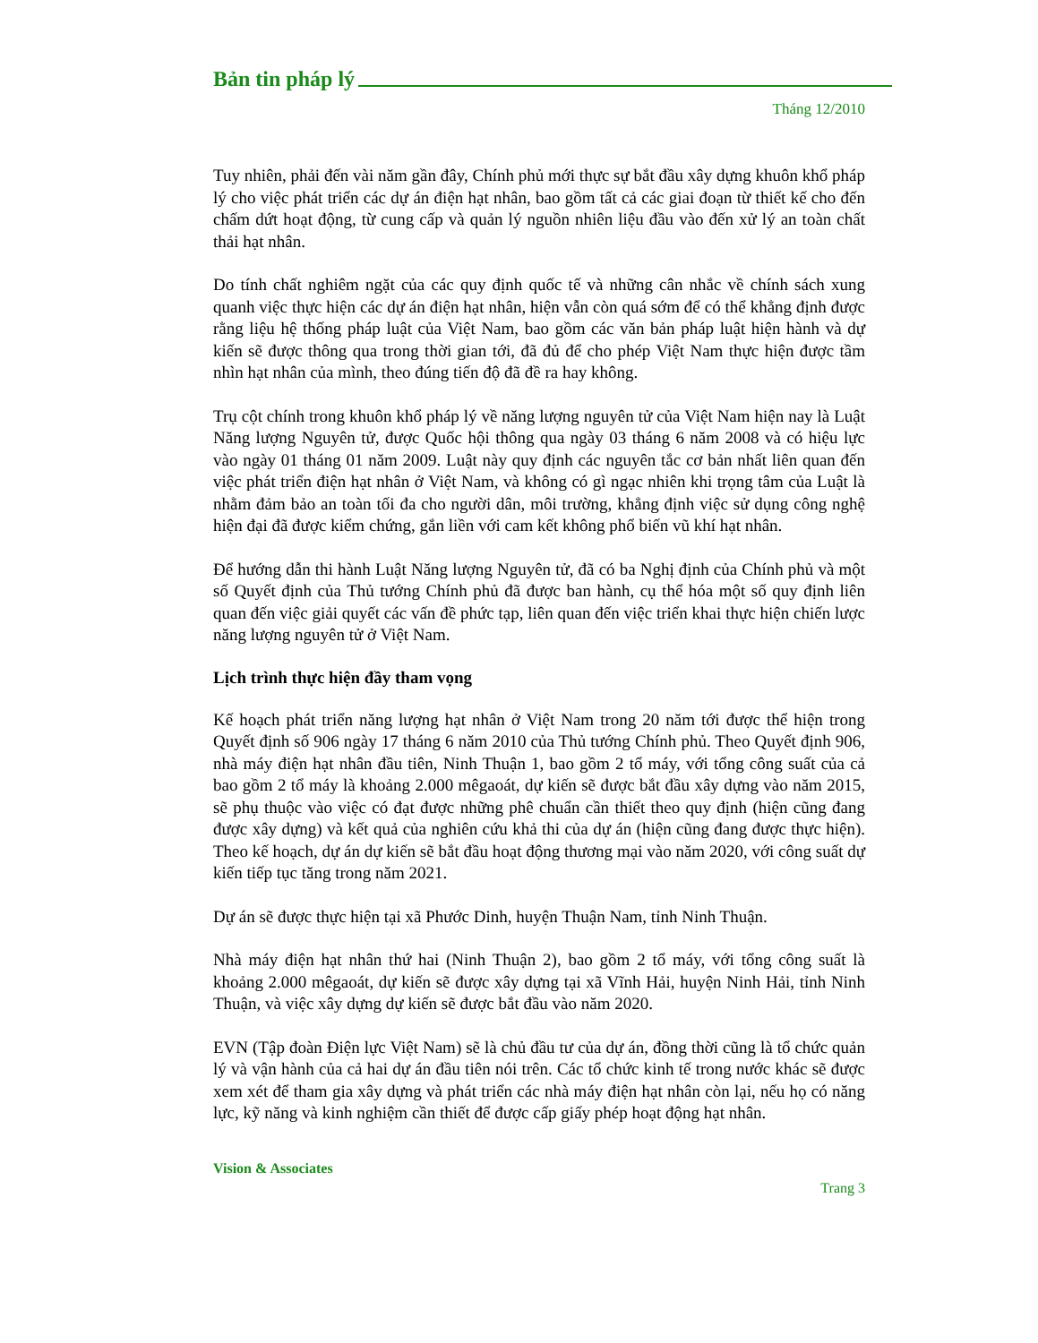Bản tin pháp lý
Tháng 12/2010
Tuy nhiên, phải đến vài năm gần đây, Chính phủ mới thực sự bắt đầu xây dựng khuôn khổ pháp lý cho việc phát triển các dự án điện hạt nhân, bao gồm tất cả các giai đoạn từ thiết kế cho đến chấm dứt hoạt động, từ cung cấp và quản lý nguồn nhiên liệu đầu vào đến xử lý an toàn chất thải hạt nhân.
Do tính chất nghiêm ngặt của các quy định quốc tế và những cân nhắc về chính sách xung quanh việc thực hiện các dự án điện hạt nhân, hiện vẫn còn quá sớm để có thể khẳng định được rằng liệu hệ thống pháp luật của Việt Nam, bao gồm các văn bản pháp luật hiện hành và dự kiến sẽ được thông qua trong thời gian tới, đã đủ để cho phép Việt Nam thực hiện được tầm nhìn hạt nhân của mình, theo đúng tiến độ đã đề ra hay không.
Trụ cột chính trong khuôn khổ pháp lý về năng lượng nguyên tử của Việt Nam hiện nay là Luật Năng lượng Nguyên tử, được Quốc hội thông qua ngày 03 tháng 6 năm 2008 và có hiệu lực vào ngày 01 tháng 01 năm 2009. Luật này quy định các nguyên tắc cơ bản nhất liên quan đến việc phát triển điện hạt nhân ở Việt Nam, và không có gì ngạc nhiên khi trọng tâm của Luật là nhằm đảm bảo an toàn tối đa cho người dân, môi trường, khẳng định việc sử dụng công nghệ hiện đại đã được kiểm chứng, gắn liền với cam kết không phổ biến vũ khí hạt nhân.
Để hướng dẫn thi hành Luật Năng lượng Nguyên tử, đã có ba Nghị định của Chính phủ và một số Quyết định của Thủ tướng Chính phủ đã được ban hành, cụ thể hóa một số quy định liên quan đến việc giải quyết các vấn đề phức tạp, liên quan đến việc triển khai thực hiện chiến lược năng lượng nguyên tử ở Việt Nam.
Lịch trình thực hiện đầy tham vọng
Kế hoạch phát triển năng lượng hạt nhân ở Việt Nam trong 20 năm tới được thể hiện trong Quyết định số 906 ngày 17 tháng 6 năm 2010 của Thủ tướng Chính phủ. Theo Quyết định 906, nhà máy điện hạt nhân đầu tiên, Ninh Thuận 1, bao gồm 2 tổ máy, với tổng công suất của cả bao gồm 2 tổ máy là khoảng 2.000 mêgaoát, dự kiến sẽ được bắt đầu xây dựng vào năm 2015, sẽ phụ thuộc vào việc có đạt được những phê chuẩn cần thiết theo quy định (hiện cũng đang được xây dựng) và kết quả của nghiên cứu khả thi của dự án (hiện cũng đang được thực hiện). Theo kế hoạch, dự án dự kiến sẽ bắt đầu hoạt động thương mại vào năm 2020, với công suất dự kiến tiếp tục tăng trong năm 2021.
Dự án sẽ được thực hiện tại xã Phước Dinh, huyện Thuận Nam, tỉnh Ninh Thuận.
Nhà máy điện hạt nhân thứ hai (Ninh Thuận 2), bao gồm 2 tổ máy, với tổng công suất là khoảng 2.000 mêgaoát, dự kiến sẽ được xây dựng tại xã Vĩnh Hải, huyện Ninh Hải, tỉnh Ninh Thuận, và việc xây dựng dự kiến sẽ được bắt đầu vào năm 2020.
EVN (Tập đoàn Điện lực Việt Nam) sẽ là chủ đầu tư của dự án, đồng thời cũng là tổ chức quản lý và vận hành của cả hai dự án đầu tiên nói trên. Các tổ chức kinh tế trong nước khác sẽ được xem xét để tham gia xây dựng và phát triển các nhà máy điện hạt nhân còn lại, nếu họ có năng lực, kỹ năng và kinh nghiệm cần thiết để được cấp giấy phép hoạt động hạt nhân.
Vision & Associates
Trang 3